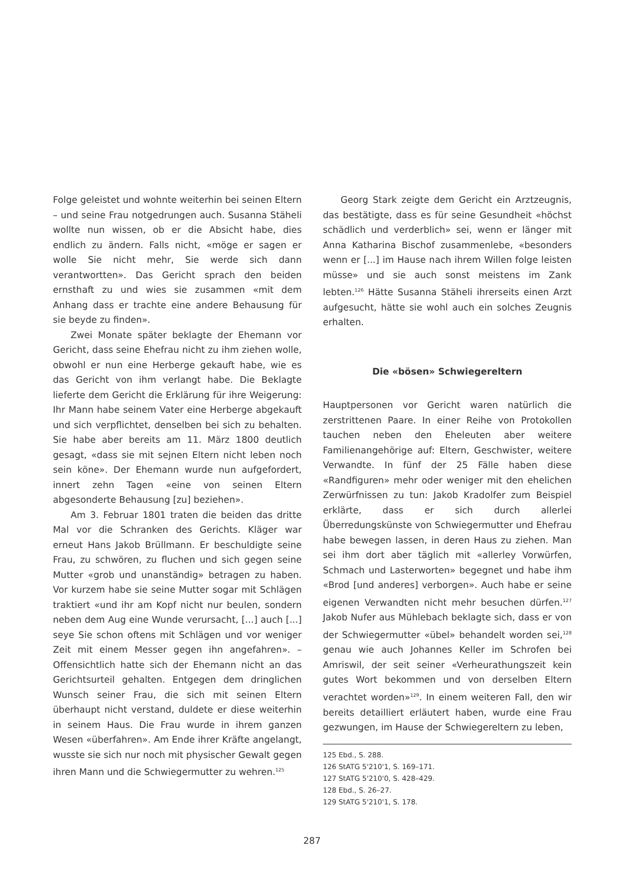Folge geleistet und wohnte weiterhin bei seinen Eltern – und seine Frau notgedrungen auch. Susanna Stäheli wollte nun wissen, ob er die Absicht habe, dies endlich zu ändern. Falls nicht, «möge er sagen er wolle Sie nicht mehr, Sie werde sich dann verantwortten». Das Gericht sprach den beiden ernsthaft zu und wies sie zusammen «mit dem Anhang dass er trachte eine andere Behausung für sie beyde zu finden».
Zwei Monate später beklagte der Ehemann vor Gericht, dass seine Ehefrau nicht zu ihm ziehen wolle, obwohl er nun eine Herberge gekauft habe, wie es das Gericht von ihm verlangt habe. Die Beklagte lieferte dem Gericht die Erklärung für ihre Weigerung: Ihr Mann habe seinem Vater eine Herberge abgekauft und sich verpflichtet, denselben bei sich zu behalten. Sie habe aber bereits am 11. März 1800 deutlich gesagt, «dass sie mit sejnen Eltern nicht leben noch sein köne». Der Ehemann wurde nun aufgefordert, innert zehn Tagen «eine von seinen Eltern abgesonderte Behausung [zu] beziehen».
Am 3. Februar 1801 traten die beiden das dritte Mal vor die Schranken des Gerichts. Kläger war erneut Hans Jakob Brüllmann. Er beschuldigte seine Frau, zu schwören, zu fluchen und sich gegen seine Mutter «grob und unanständig» betragen zu haben. Vor kurzem habe sie seine Mutter sogar mit Schlägen traktiert «und ihr am Kopf nicht nur beulen, sondern neben dem Aug eine Wunde verursacht, [...] auch [...] seye Sie schon oftens mit Schlägen und vor weniger Zeit mit einem Messer gegen ihn angefahren». – Offensichtlich hatte sich der Ehemann nicht an das Gerichtsurteil gehalten. Entgegen dem dringlichen Wunsch seiner Frau, die sich mit seinen Eltern überhaupt nicht verstand, duldete er diese weiterhin in seinem Haus. Die Frau wurde in ihrem ganzen Wesen «überfahren». Am Ende ihrer Kräfte angelangt, wusste sie sich nur noch mit physischer Gewalt gegen ihren Mann und die Schwiegermutter zu wehren.<sup>125</sup>
Georg Stark zeigte dem Gericht ein Arztzeugnis, das bestätigte, dass es für seine Gesundheit «höchst schädlich und verderblich» sei, wenn er länger mit Anna Katharina Bischof zusammenlebe, «besonders wenn er [...] im Hause nach ihrem Willen folge leisten müsse» und sie auch sonst meistens im Zank lebten.<sup>126</sup> Hätte Susanna Stäheli ihrerseits einen Arzt aufgesucht, hätte sie wohl auch ein solches Zeugnis erhalten.
Die «bösen» Schwiegereltern
Hauptpersonen vor Gericht waren natürlich die zerstrittenen Paare. In einer Reihe von Protokollen tauchen neben den Eheleuten aber weitere Familienangehörige auf: Eltern, Geschwister, weitere Verwandte. In fünf der 25 Fälle haben diese «Randfiguren» mehr oder weniger mit den ehelichen Zerwürfnissen zu tun: Jakob Kradolfer zum Beispiel erklärte, dass er sich durch allerlei Überredungskünste von Schwiegermutter und Ehefrau habe bewegen lassen, in deren Haus zu ziehen. Man sei ihm dort aber täglich mit «allerley Vorwürfen, Schmach und Lasterworten» begegnet und habe ihm «Brod [und anderes] verborgen». Auch habe er seine eigenen Verwandten nicht mehr besuchen dürfen.<sup>127</sup> Jakob Nufer aus Mühlebach beklagte sich, dass er von der Schwiegermutter «übel» behandelt worden sei,<sup>128</sup> genau wie auch Johannes Keller im Schrofen bei Amriswil, der seit seiner «Verheurathungszeit kein gutes Wort bekommen und von derselben Eltern verachtet worden»<sup>129</sup>. In einem weiteren Fall, den wir bereits detailliert erläutert haben, wurde eine Frau gezwungen, im Hause der Schwiegereltern zu leben,
125 Ebd., S. 288.
126 StATG 5'210'1, S. 169–171.
127 StATG 5'210'0, S. 428–429.
128 Ebd., S. 26–27.
129 StATG 5'210'1, S. 178.
287